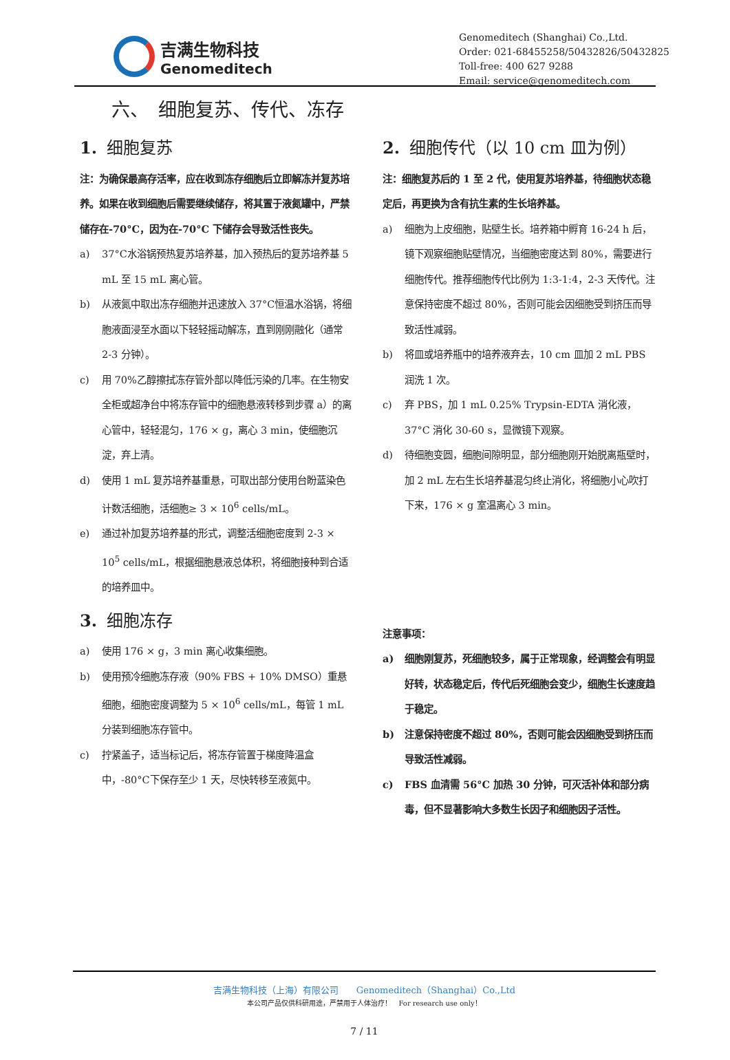吉满生物科技
Genomeditech
Genomeditech (Shanghai) Co.,Ltd.
Order: 021-68455258/50432826/50432825
Toll-free: 400 627 9288
Email: service@genomeditech.com
六、　细胞复苏、传代、冻存
1. 细胞复苏
注：为确保最高存活率，应在收到冻存细胞后立即解冻并复苏培养。如果在收到细胞后需要继续储存，将其置于液氮罐中，严禁储存在-70°C，因为在-70°C 下储存会导致活性丧失。
a) 37°C水浴锅预热复苏培养基，加入预热后的复苏培养基 5 mL 至 15 mL 离心管。
b) 从液氮中取出冻存细胞并迅速放入 37°C恒温水浴锅，将细胞液面浸至水面以下轻轻摇动解冻，直到刚刚融化（通常 2-3 分钟）。
c) 用 70%乙醇擦拭冻存管外部以降低污染的几率。在生物安全柜或超净台中将冻存管中的细胞悬液转移到步骤 a）的离心管中，轻轻混匀，176 × g，离心 3 min，使细胞沉淀，弃上清。
d) 使用 1 mL 复苏培养基重悬，可取出部分使用台盼蓝染色计数活细胞，活细胞≥ 3 × 10<sup>6</sup> cells/mL。
e) 通过补加复苏培养基的形式，调整活细胞密度到 2-3 × 10<sup>5</sup> cells/mL，根据细胞悬液总体积，将细胞接种到合适的培养皿中。
3. 细胞冻存
a) 使用 176 × g，3 min 离心收集细胞。
b) 使用预冷细胞冻存液（90% FBS + 10% DMSO）重悬细胞，细胞密度调整为 5 × 10<sup>6</sup> cells/mL，每管 1 mL 分装到细胞冻存管中。
c) 拧紧盖子，适当标记后，将冻存管置于梯度降温盒中，-80°C下保存至少 1 天，尽快转移至液氮中。
2. 细胞传代（以 10 cm 皿为例）
注：细胞复苏后的 1 至 2 代，使用复苏培养基，待细胞状态稳定后，再更换为含有抗生素的生长培养基。
a) 细胞为上皮细胞，贴壁生长。培养箱中孵育 16-24 h 后，镜下观察细胞贴壁情况，当细胞密度达到 80%，需要进行细胞传代。推荐细胞传代比例为 1:3-1:4，2-3 天传代。注意保持密度不超过 80%，否则可能会因细胞受到挤压而导致活性减弱。
b) 将皿或培养瓶中的培养液弃去，10 cm 皿加 2 mL PBS 润洗 1 次。
c) 弃 PBS，加 1 mL 0.25% Trypsin-EDTA 消化液，37°C 消化 30-60 s，显微镜下观察。
d) 待细胞变圆，细胞间隙明显，部分细胞刚开始脱离瓶壁时，加 2 mL 左右生长培养基混匀终止消化，将细胞小心吹打下来，176 × g 室温离心 3 min。
注意事项：
a) 细胞刚复苏，死细胞较多，属于正常现象，经调整会有明显好转，状态稳定后，传代后死细胞会变少，细胞生长速度趋于稳定。
b) 注意保持密度不超过 80%，否则可能会因细胞受到挤压而导致活性减弱。
c) FBS 血清需 56°C 加热 30 分钟，可灭活补体和部分病毒，但不显著影响大多数生长因子和细胞因子活性。
吉满生物科技（上海）有限公司　　Genomeditech（Shanghai）Co.,Ltd
本公司产品仅供科研用途，严禁用于人体治疗！　For research use only！
7 / 11